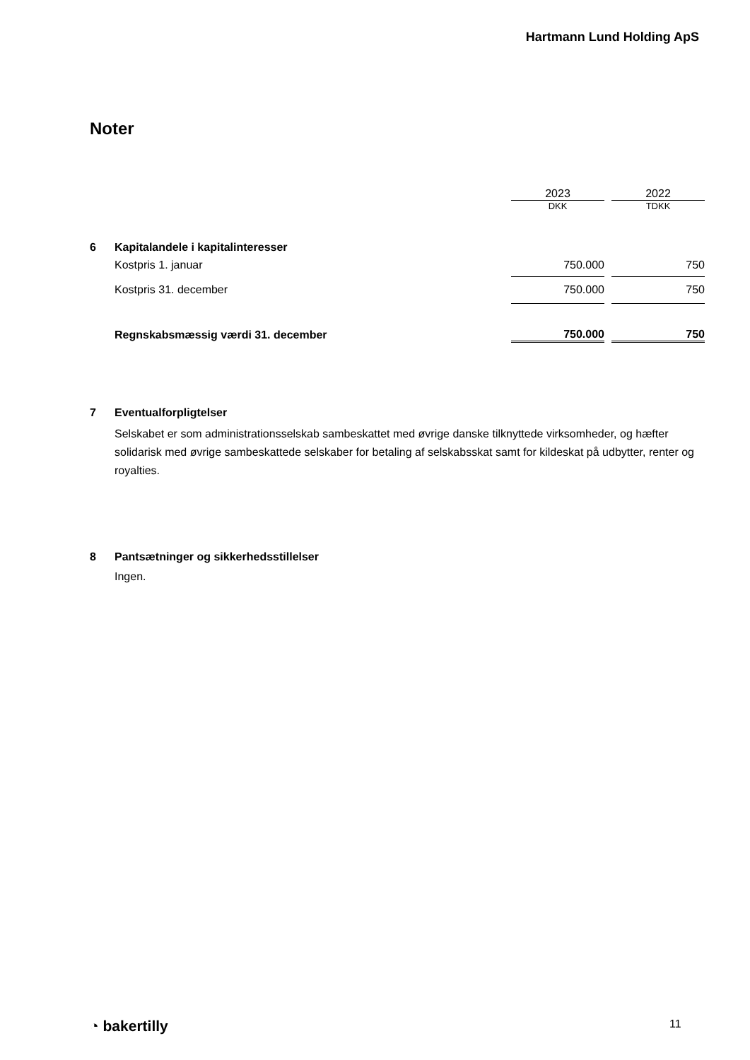Hartmann Lund Holding ApS
Noter
| | | 2023 | | 2022 |
| | | DKK | | TDKK |
| 6 | Kapitalandele i kapitalinteresser | | | |
| | Kostpris 1. januar | 750.000 | | 750 |
| | Kostpris 31. december | 750.000 | | 750 |
| | Regnskabsmæssig værdi 31. december | 750.000 | | 750 |
| 7 | Eventualforpligtelser |
| | Selskabet er som administrationsselskab sambeskattet med øvrige danske tilknyttede virksomheder, og hæfter solidarisk med øvrige sambeskattede selskaber for betaling af selskabsskat samt for kildeskat på udbytter, renter og royalties. |
| 8 | Pantsætninger og sikkerhedsstillelser |
| | Ingen. |
◔ bakertilly 11